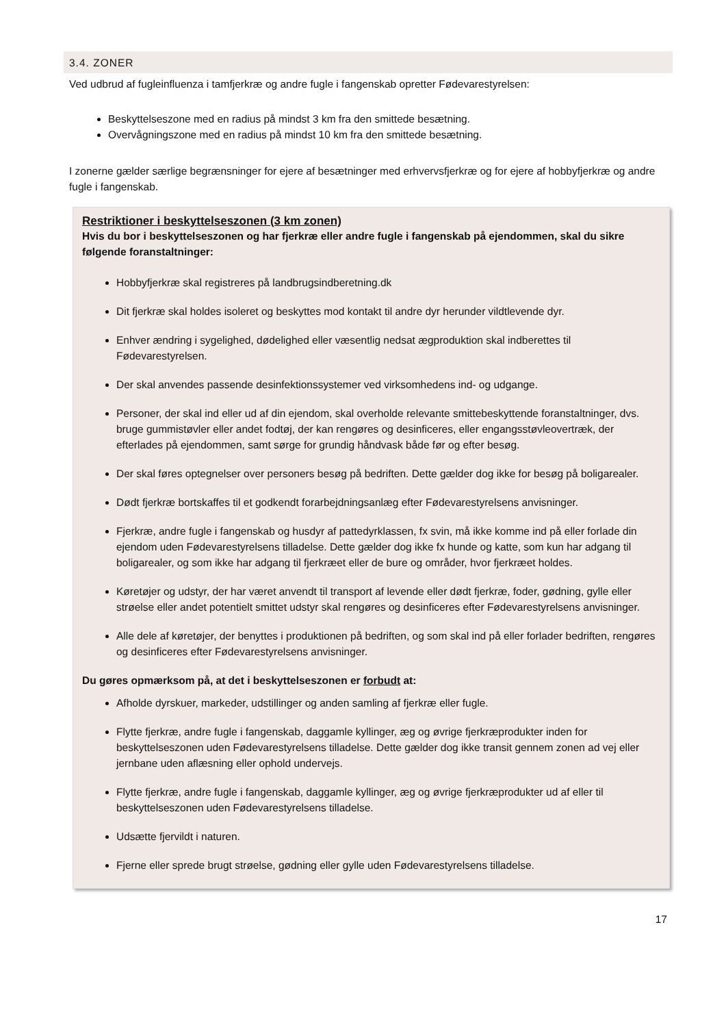3.4. ZONER
Ved udbrud af fugleinfluenza i tamfjerkræ og andre fugle i fangenskab opretter Fødevarestyrelsen:
Beskyttelseszone med en radius på mindst 3 km fra den smittede besætning.
Overvågningszone med en radius på mindst 10 km fra den smittede besætning.
I zonerne gælder særlige begrænsninger for ejere af besætninger med erhvervsfjerkræ og for ejere af hobbyfjerkræ og andre fugle i fangenskab.
Restriktioner i beskyttelseszonen (3 km zonen)
Hvis du bor i beskyttelseszonen og har fjerkræ eller andre fugle i fangenskab på ejendommen, skal du sikre følgende foranstaltninger:
Hobbyfjerkræ skal registreres på landbrugsindberetning.dk
Dit fjerkræ skal holdes isoleret og beskyttes mod kontakt til andre dyr herunder vildtlevende dyr.
Enhver ændring i sygelighed, dødelighed eller væsentlig nedsat ægproduktion skal indberettes til Fødevarestyrelsen.
Der skal anvendes passende desinfektionssystemer ved virksomhedens ind- og udgange.
Personer, der skal ind eller ud af din ejendom, skal overholde relevante smittebeskyttende foranstaltninger, dvs. bruge gummistøvler eller andet fodtøj, der kan rengøres og desinficeres, eller engangsstøvleovertræk, der efterlades på ejendommen, samt sørge for grundig håndvask både før og efter besøg.
Der skal føres optegnelser over personers besøg på bedriften. Dette gælder dog ikke for besøg på boligarealer.
Dødt fjerkræ bortskaffes til et godkendt forarbejdningsanlæg efter Fødevarestyrelsens anvisninger.
Fjerkræ, andre fugle i fangenskab og husdyr af pattedyrklassen, fx svin, må ikke komme ind på eller forlade din ejendom uden Fødevarestyrelsens tilladelse. Dette gælder dog ikke fx hunde og katte, som kun har adgang til boligarealer, og som ikke har adgang til fjerkræet eller de bure og områder, hvor fjerkræet holdes.
Køretøjer og udstyr, der har været anvendt til transport af levende eller dødt fjerkræ, foder, gødning, gylle eller strøelse eller andet potentielt smittet udstyr skal rengøres og desinficeres efter Fødevarestyrelsens anvisninger.
Alle dele af køretøjer, der benyttes i produktionen på bedriften, og som skal ind på eller forlader bedriften, rengøres og desinficeres efter Fødevarestyrelsens anvisninger.
Du gøres opmærksom på, at det i beskyttelseszonen er forbudt at:
Afholde dyrskuer, markeder, udstillinger og anden samling af fjerkræ eller fugle.
Flytte fjerkræ, andre fugle i fangenskab, daggamle kyllinger, æg og øvrige fjerkræprodukter inden for beskyttelseszonen uden Fødevarestyrelsens tilladelse. Dette gælder dog ikke transit gennem zonen ad vej eller jernbane uden aflæsning eller ophold undervejs.
Flytte fjerkræ, andre fugle i fangenskab, daggamle kyllinger, æg og øvrige fjerkræprodukter ud af eller til beskyttelseszonen uden Fødevarestyrelsens tilladelse.
Udsætte fjervildt i naturen.
Fjerne eller sprede brugt strøelse, gødning eller gylle uden Fødevarestyrelsens tilladelse.
17